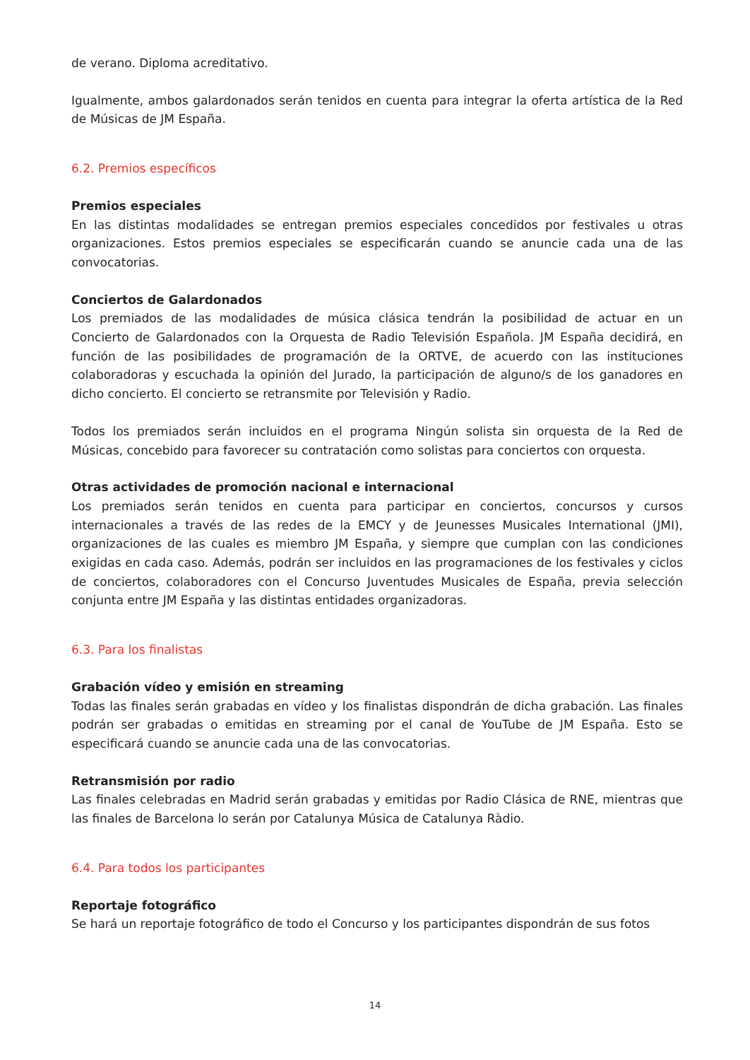de verano. Diploma acreditativo.
Igualmente, ambos galardonados serán tenidos en cuenta para integrar la oferta artística de la Red de Músicas de JM España.
6.2. Premios específicos
Premios especiales
En las distintas modalidades se entregan premios especiales concedidos por festivales u otras organizaciones. Estos premios especiales se especificarán cuando se anuncie cada una de las convocatorias.
Conciertos de Galardonados
Los premiados de las modalidades de música clásica tendrán la posibilidad de actuar en un Concierto de Galardonados con la Orquesta de Radio Televisión Española. JM España decidirá, en función de las posibilidades de programación de la ORTVE, de acuerdo con las instituciones colaboradoras y escuchada la opinión del Jurado, la participación de alguno/s de los ganadores en dicho concierto. El concierto se retransmite por Televisión y Radio.
Todos los premiados serán incluidos en el programa Ningún solista sin orquesta de la Red de Músicas, concebido para favorecer su contratación como solistas para conciertos con orquesta.
Otras actividades de promoción nacional e internacional
Los premiados serán tenidos en cuenta para participar en conciertos, concursos y cursos internacionales a través de las redes de la EMCY y de Jeunesses Musicales International (JMI), organizaciones de las cuales es miembro JM España, y siempre que cumplan con las condiciones exigidas en cada caso. Además, podrán ser incluidos en las programaciones de los festivales y ciclos de conciertos, colaboradores con el Concurso Juventudes Musicales de España, previa selección conjunta entre JM España y las distintas entidades organizadoras.
6.3. Para los finalistas
Grabación vídeo y emisión en streaming
Todas las finales serán grabadas en vídeo y los finalistas dispondrán de dicha grabación. Las finales podrán ser grabadas o emitidas en streaming por el canal de YouTube de JM España. Esto se especificará cuando se anuncie cada una de las convocatorias.
Retransmisión por radio
Las finales celebradas en Madrid serán grabadas y emitidas por Radio Clásica de RNE, mientras que las finales de Barcelona lo serán por Catalunya Música de Catalunya Ràdio.
6.4. Para todos los participantes
Reportaje fotográfico
Se hará un reportaje fotográfico de todo el Concurso y los participantes dispondrán de sus fotos
14